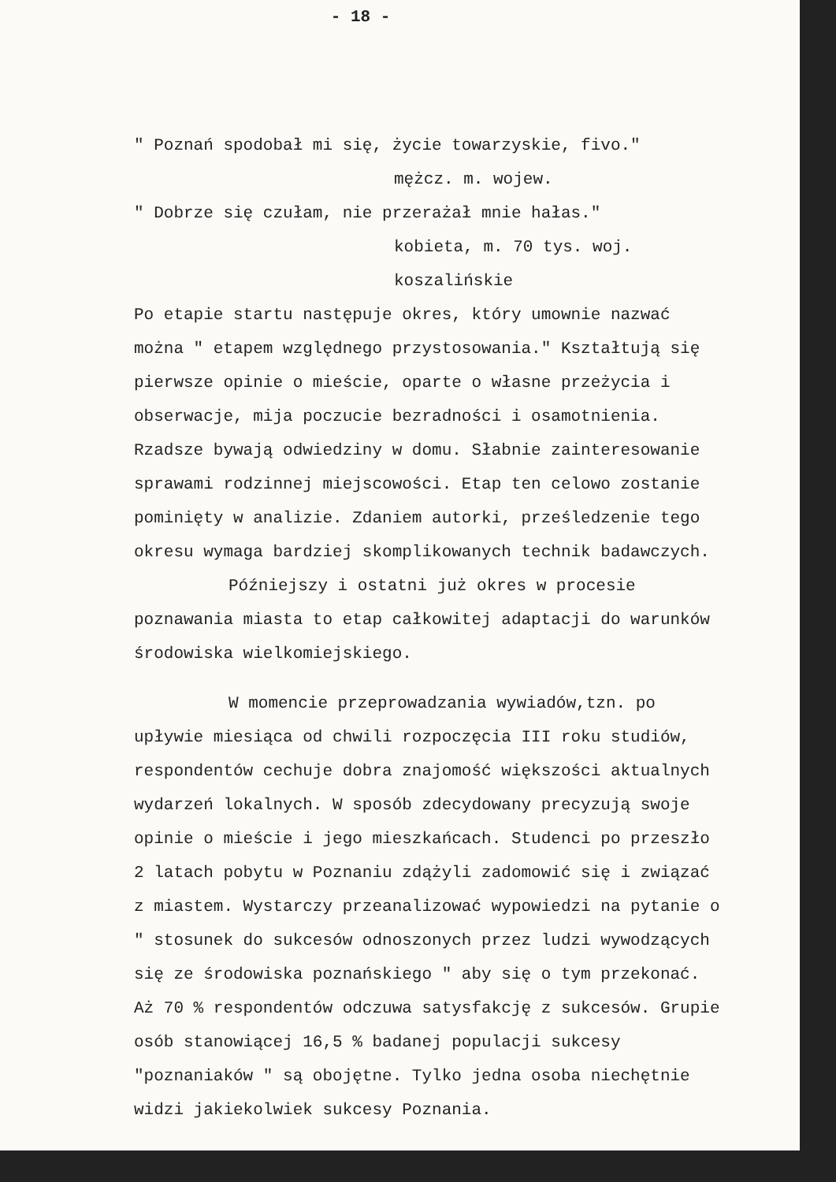- 18 -
" Poznań spodobał mi się, życie towarzyskie, fivo."
mężcz. m. wojew.
" Dobrze się czułam, nie przerażał mnie hałas."
kobieta, m. 70 tys. woj. koszalińskie
Po etapie startu następuje okres, który umownie nazwać można " etapem względnego przystosowania." Kształtują się pierwsze opinie o mieście, oparte o własne przeżycia i obserwacje, mija poczucie bezradności i osamotnienia. Rzadsze bywają odwiedziny w domu. Słabnie zainteresowanie sprawami rodzinnej miejscowości. Etap ten celowo zostanie pominięty w analizie. Zdaniem autorki, prześledzenie tego okresu wymaga bardziej skomplikowanych technik badawczych.
Późniejszy i ostatni już okres w procesie poznawania miasta to etap całkowitej adaptacji do warunków środowiska wielkomiejskiego.
W momencie przeprowadzania wywiadów,tzn. po upływie miesiąca od chwili rozpoczęcia III roku studiów, respondentów cechuje dobra znajomość większości aktualnych wydarzeń lokalnych. W sposób zdecydowany precyzują swoje opinie o mieście i jego mieszkańcach. Studenci po przeszło 2 latach pobytu w Poznaniu zdążyli zadomowić się i związać z miastem. Wystarczy przeanalizować wypowiedzi na pytanie o " stosunek do sukcesów odnoszonych przez ludzi wywodzących się ze środowiska poznańskiego " aby się o tym przekonać. Aż 70 % respondentów odczuwa satysfakcję z sukcesów. Grupie osób stanowiącej 16,5 % badanej populacji sukcesy "poznaniaków " są obojętne. Tylko jedna osoba niechętnie widzi jakiekolwiek sukcesy Poznania.